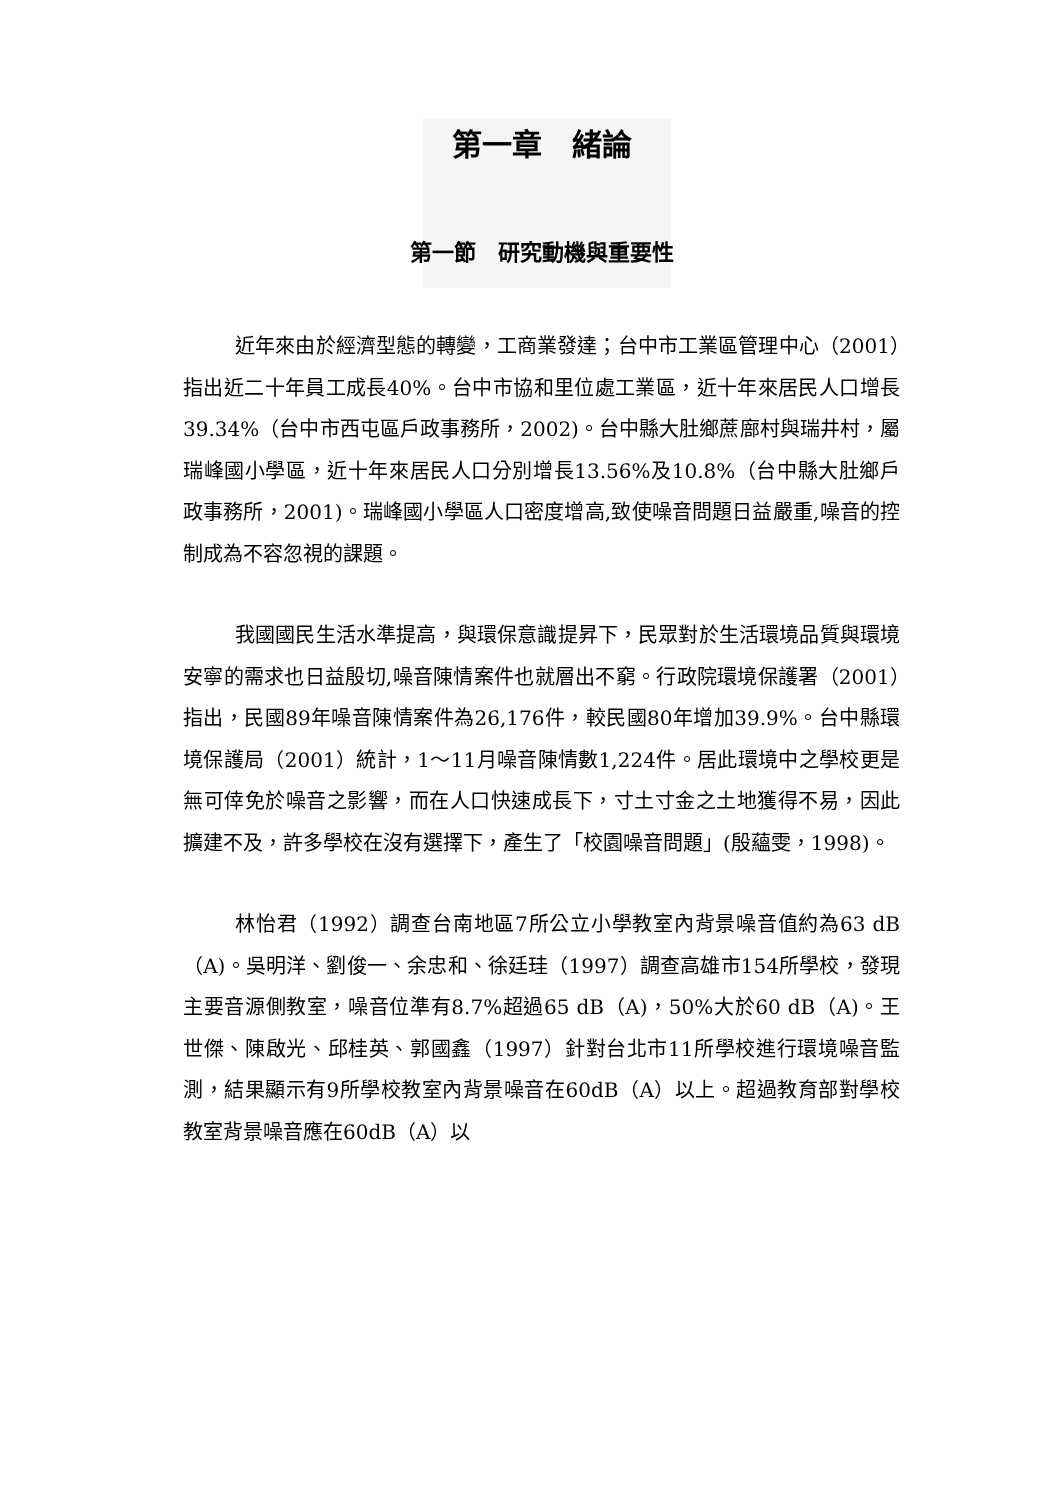第一章　緒論
第一節　研究動機與重要性
近年來由於經濟型態的轉變，工商業發達；台中市工業區管理中心（2001）指出近二十年員工成長40%。台中市協和里位處工業區，近十年來居民人口增長39.34%（台中市西屯區戶政事務所，2002)。台中縣大肚鄉蔗廍村與瑞井村，屬瑞峰國小學區，近十年來居民人口分別增長13.56%及10.8%（台中縣大肚鄉戶政事務所，2001)。瑞峰國小學區人口密度增高,致使噪音問題日益嚴重,噪音的控制成為不容忽視的課題。
我國國民生活水準提高，與環保意識提昇下，民眾對於生活環境品質與環境安寧的需求也日益殷切,噪音陳情案件也就層出不窮。行政院環境保護署（2001）指出，民國89年噪音陳情案件為26,176件，較民國80年增加39.9%。台中縣環境保護局（2001）統計，1～11月噪音陳情數1,224件。居此環境中之學校更是無可倖免於噪音之影響，而在人口快速成長下，寸土寸金之土地獲得不易，因此擴建不及，許多學校在沒有選擇下，產生了「校園噪音問題」(殷蘊雯，1998)。
林怡君（1992）調查台南地區7所公立小學教室內背景噪音值約為63 dB（A)。吳明洋、劉俊一、余忠和、徐廷珪（1997）調查高雄市154所學校，發現主要音源側教室，噪音位準有8.7%超過65 dB（A)，50%大於60 dB（A)。王世傑、陳啟光、邱桂英、郭國鑫（1997）針對台北市11所學校進行環境噪音監測，結果顯示有9所學校教室內背景噪音在60dB（A）以上。超過教育部對學校教室背景噪音應在60dB（A）以